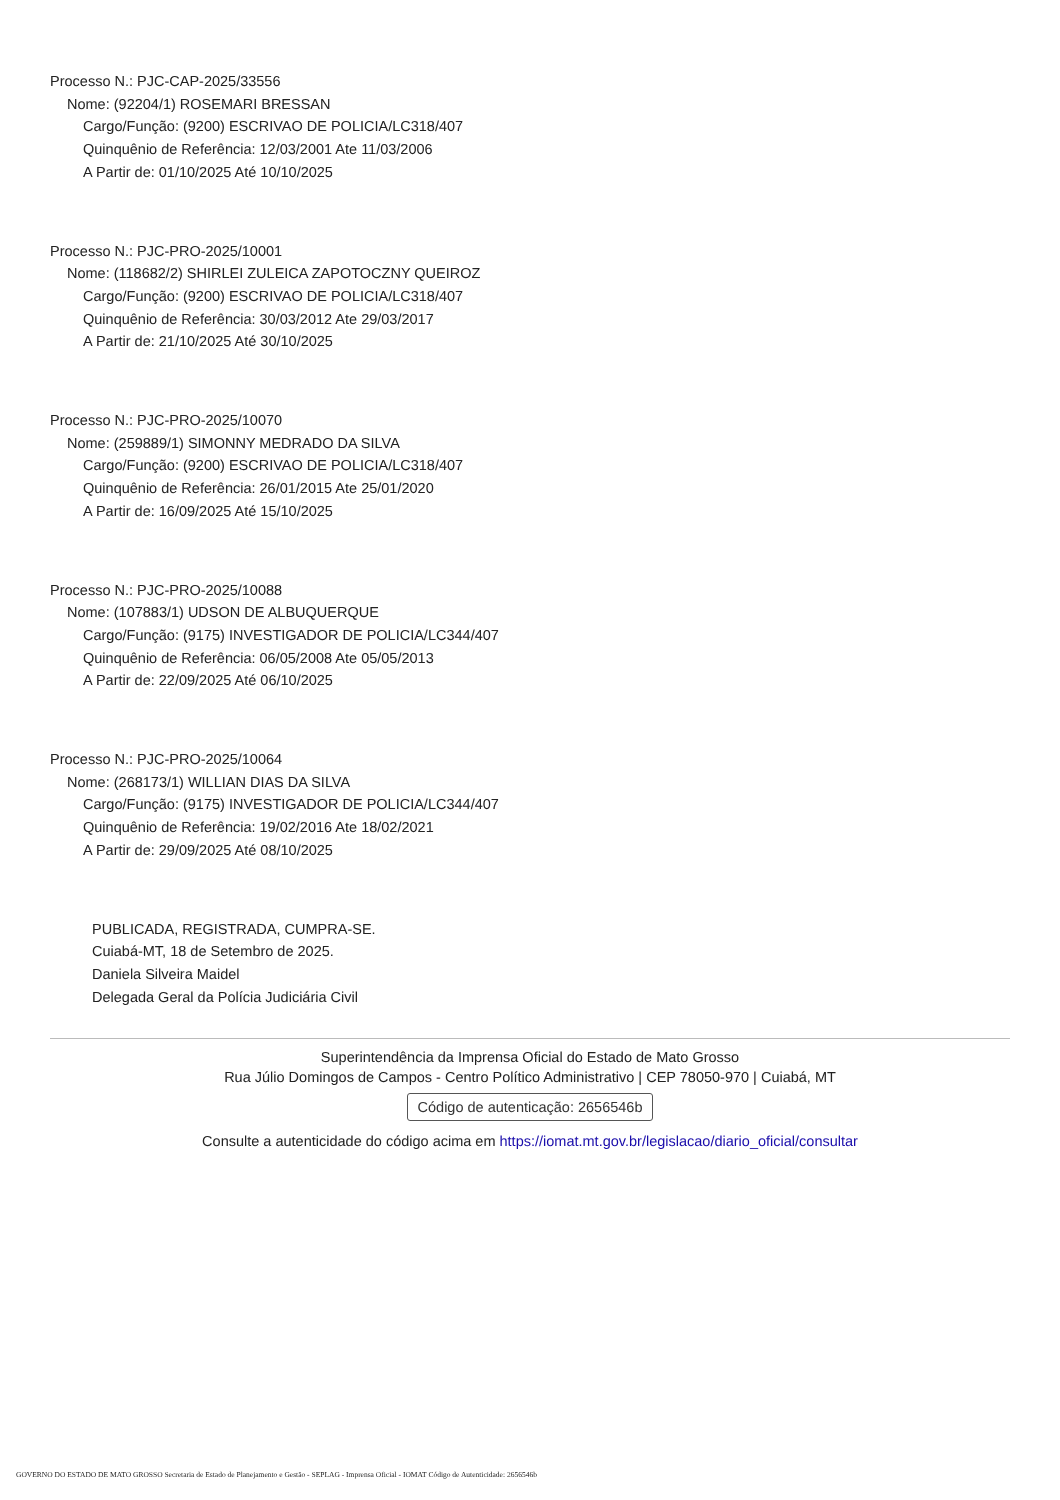Processo N.: PJC-CAP-2025/33556
Nome: (92204/1) ROSEMARI BRESSAN
Cargo/Função: (9200) ESCRIVAO DE POLICIA/LC318/407
Quinquênio de Referência: 12/03/2001 Ate 11/03/2006
A Partir de: 01/10/2025 Até 10/10/2025
Processo N.: PJC-PRO-2025/10001
Nome: (118682/2) SHIRLEI ZULEICA ZAPOTOCZNY QUEIROZ
Cargo/Função: (9200) ESCRIVAO DE POLICIA/LC318/407
Quinquênio de Referência: 30/03/2012 Ate 29/03/2017
A Partir de: 21/10/2025 Até 30/10/2025
Processo N.: PJC-PRO-2025/10070
Nome: (259889/1) SIMONNY MEDRADO DA SILVA
Cargo/Função: (9200) ESCRIVAO DE POLICIA/LC318/407
Quinquênio de Referência: 26/01/2015 Ate 25/01/2020
A Partir de: 16/09/2025 Até 15/10/2025
Processo N.: PJC-PRO-2025/10088
Nome: (107883/1) UDSON DE ALBUQUERQUE
Cargo/Função: (9175) INVESTIGADOR DE POLICIA/LC344/407
Quinquênio de Referência: 06/05/2008 Ate 05/05/2013
A Partir de: 22/09/2025 Até 06/10/2025
Processo N.: PJC-PRO-2025/10064
Nome: (268173/1) WILLIAN DIAS DA SILVA
Cargo/Função: (9175) INVESTIGADOR DE POLICIA/LC344/407
Quinquênio de Referência: 19/02/2016 Ate 18/02/2021
A Partir de: 29/09/2025 Até 08/10/2025
PUBLICADA, REGISTRADA, CUMPRA-SE.
Cuiabá-MT, 18 de Setembro de 2025.
Daniela Silveira Maidel
Delegada Geral da Polícia Judiciária Civil
Superintendência da Imprensa Oficial do Estado de Mato Grosso
Rua Júlio Domingos de Campos - Centro Político Administrativo | CEP 78050-970 | Cuiabá, MT
Código de autenticação: 2656546b
Consulte a autenticidade do código acima em https://iomat.mt.gov.br/legislacao/diario_oficial/consultar
GOVERNO DO ESTADO DE MATO GROSSO Secretaria de Estado de Planejamento e Gestão - SEPLAG - Imprensa Oficial - IOMAT Código de Autenticidade: 2656546b